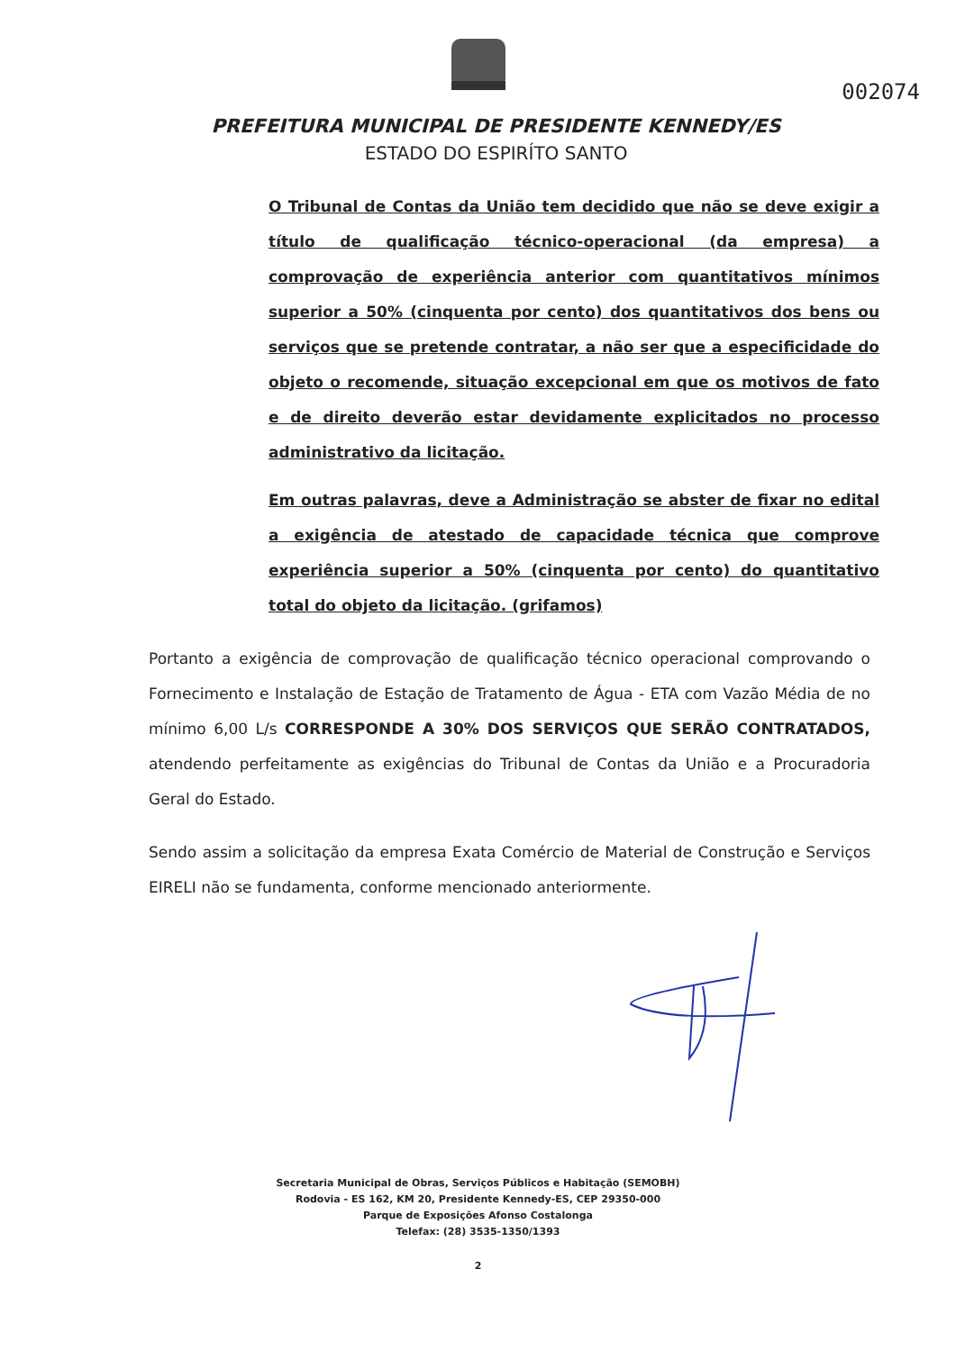002074
PREFEITURA MUNICIPAL DE PRESIDENTE KENNEDY/ES
ESTADO DO ESPIRÍTO SANTO
O Tribunal de Contas da União tem decidido que não se deve exigir a título de qualificação técnico-operacional (da empresa) a comprovação de experiência anterior com quantitativos mínimos superior a 50% (cinquenta por cento) dos quantitativos dos bens ou serviços que se pretende contratar, a não ser que a especificidade do objeto o recomende, situação excepcional em que os motivos de fato e de direito deverão estar devidamente explicitados no processo administrativo da licitação.
Em outras palavras, deve a Administração se abster de fixar no edital a exigência de atestado de capacidade técnica que comprove experiência superior a 50% (cinquenta por cento) do quantitativo total do objeto da licitação. (grifamos)
Portanto a exigência de comprovação de qualificação técnico operacional comprovando o Fornecimento e Instalação de Estação de Tratamento de Água - ETA com Vazão Média de no mínimo 6,00 L/s CORRESPONDE A 30% DOS SERVIÇOS QUE SERÃO CONTRATADOS, atendendo perfeitamente as exigências do Tribunal de Contas da União e a Procuradoria Geral do Estado.
Sendo assim a solicitação da empresa Exata Comércio de Material de Construção e Serviços EIRELI não se fundamenta, conforme mencionado anteriormente.
Secretaria Municipal de Obras, Serviços Públicos e Habitação (SEMOBH)
Rodovia - ES 162, KM 20, Presidente Kennedy-ES, CEP 29350-000
Parque de Exposições Afonso Costalonga
Telefax: (28) 3535-1350/1393
2